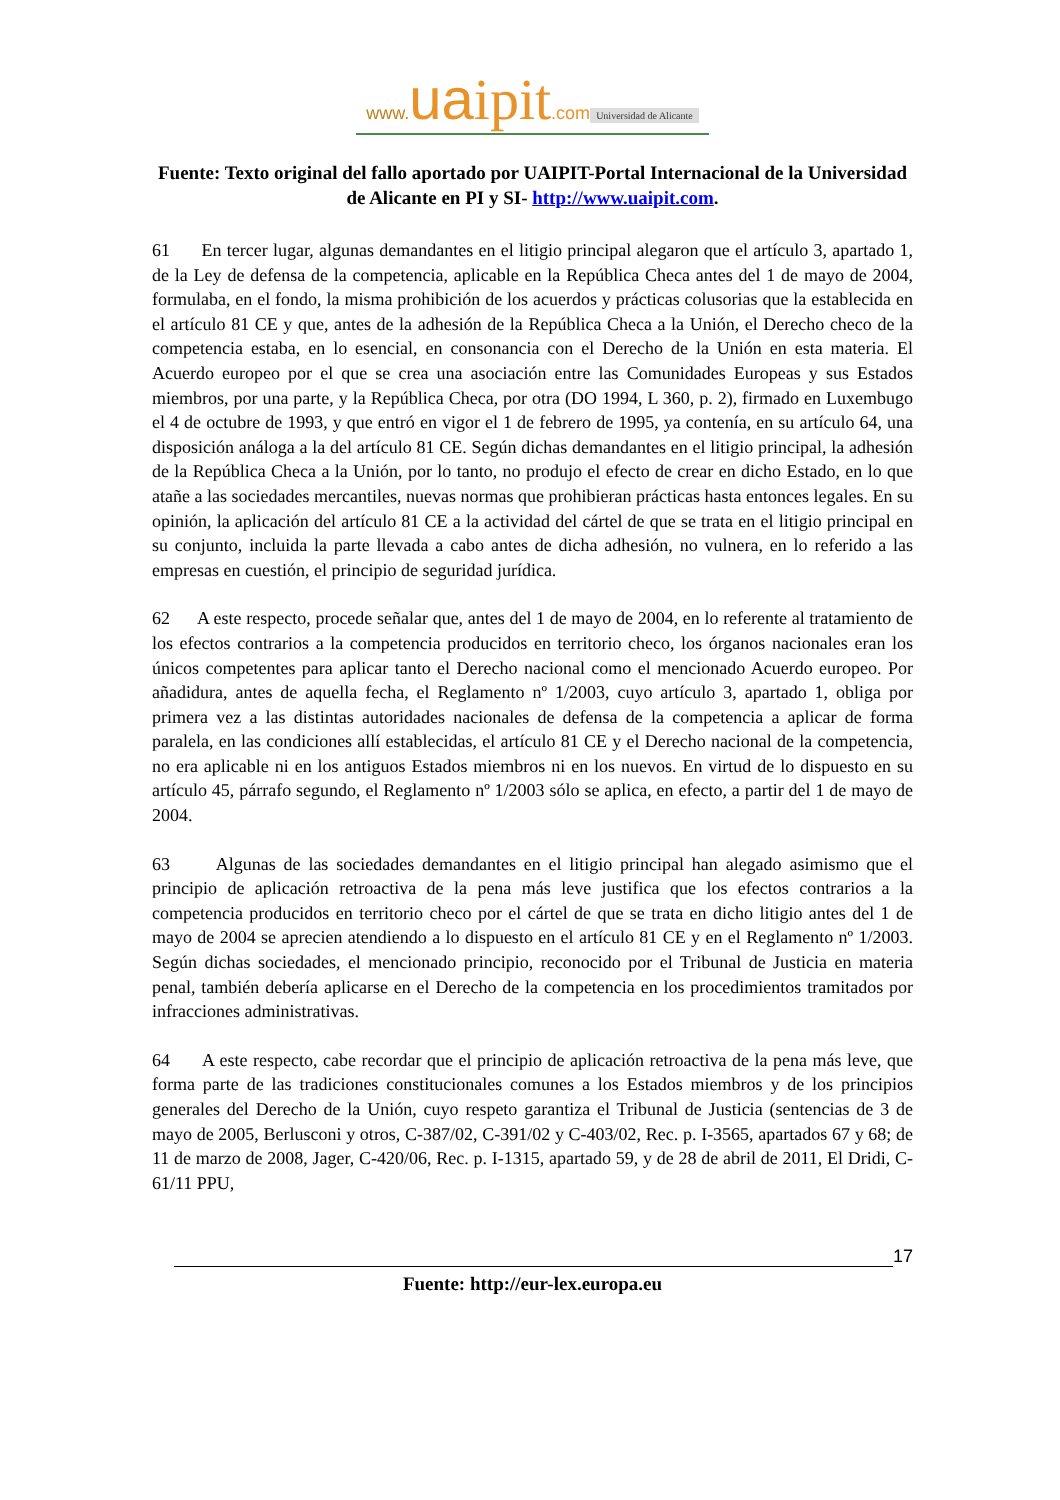www. ua ipit.com
Universidad de Alicante
Fuente: Texto original del fallo aportado por UAIPIT-Portal Internacional de la Universidad de Alicante en PI y SI- http://www.uaipit.com.
61 En tercer lugar, algunas demandantes en el litigio principal alegaron que el artículo 3, apartado 1, de la Ley de defensa de la competencia, aplicable en la República Checa antes del 1 de mayo de 2004, formulaba, en el fondo, la misma prohibición de los acuerdos y prácticas colusorias que la establecida en el artículo 81 CE y que, antes de la adhesión de la República Checa a la Unión, el Derecho checo de la competencia estaba, en lo esencial, en consonancia con el Derecho de la Unión en esta materia. El Acuerdo europeo por el que se crea una asociación entre las Comunidades Europeas y sus Estados miembros, por una parte, y la República Checa, por otra (DO 1994, L 360, p. 2), firmado en Luxembugo el 4 de octubre de 1993, y que entró en vigor el 1 de febrero de 1995, ya contenía, en su artículo 64, una disposición análoga a la del artículo 81 CE. Según dichas demandantes en el litigio principal, la adhesión de la República Checa a la Unión, por lo tanto, no produjo el efecto de crear en dicho Estado, en lo que atañe a las sociedades mercantiles, nuevas normas que prohibieran prácticas hasta entonces legales. En su opinión, la aplicación del artículo 81 CE a la actividad del cártel de que se trata en el litigio principal en su conjunto, incluida la parte llevada a cabo antes de dicha adhesión, no vulnera, en lo referido a las empresas en cuestión, el principio de seguridad jurídica.
62 A este respecto, procede señalar que, antes del 1 de mayo de 2004, en lo referente al tratamiento de los efectos contrarios a la competencia producidos en territorio checo, los órganos nacionales eran los únicos competentes para aplicar tanto el Derecho nacional como el mencionado Acuerdo europeo. Por añadidura, antes de aquella fecha, el Reglamento nº 1/2003, cuyo artículo 3, apartado 1, obliga por primera vez a las distintas autoridades nacionales de defensa de la competencia a aplicar de forma paralela, en las condiciones allí establecidas, el artículo 81 CE y el Derecho nacional de la competencia, no era aplicable ni en los antiguos Estados miembros ni en los nuevos. En virtud de lo dispuesto en su artículo 45, párrafo segundo, el Reglamento nº 1/2003 sólo se aplica, en efecto, a partir del 1 de mayo de 2004.
63 Algunas de las sociedades demandantes en el litigio principal han alegado asimismo que el principio de aplicación retroactiva de la pena más leve justifica que los efectos contrarios a la competencia producidos en territorio checo por el cártel de que se trata en dicho litigio antes del 1 de mayo de 2004 se aprecien atendiendo a lo dispuesto en el artículo 81 CE y en el Reglamento nº 1/2003. Según dichas sociedades, el mencionado principio, reconocido por el Tribunal de Justicia en materia penal, también debería aplicarse en el Derecho de la competencia en los procedimientos tramitados por infracciones administrativas.
64 A este respecto, cabe recordar que el principio de aplicación retroactiva de la pena más leve, que forma parte de las tradiciones constitucionales comunes a los Estados miembros y de los principios generales del Derecho de la Unión, cuyo respeto garantiza el Tribunal de Justicia (sentencias de 3 de mayo de 2005, Berlusconi y otros, C-387/02, C-391/02 y C-403/02, Rec. p. I-3565, apartados 67 y 68; de 11 de marzo de 2008, Jager, C-420/06, Rec. p. I-1315, apartado 59, y de 28 de abril de 2011, El Dridi, C-61/11 PPU,
17
Fuente: http://eur-lex.europa.eu